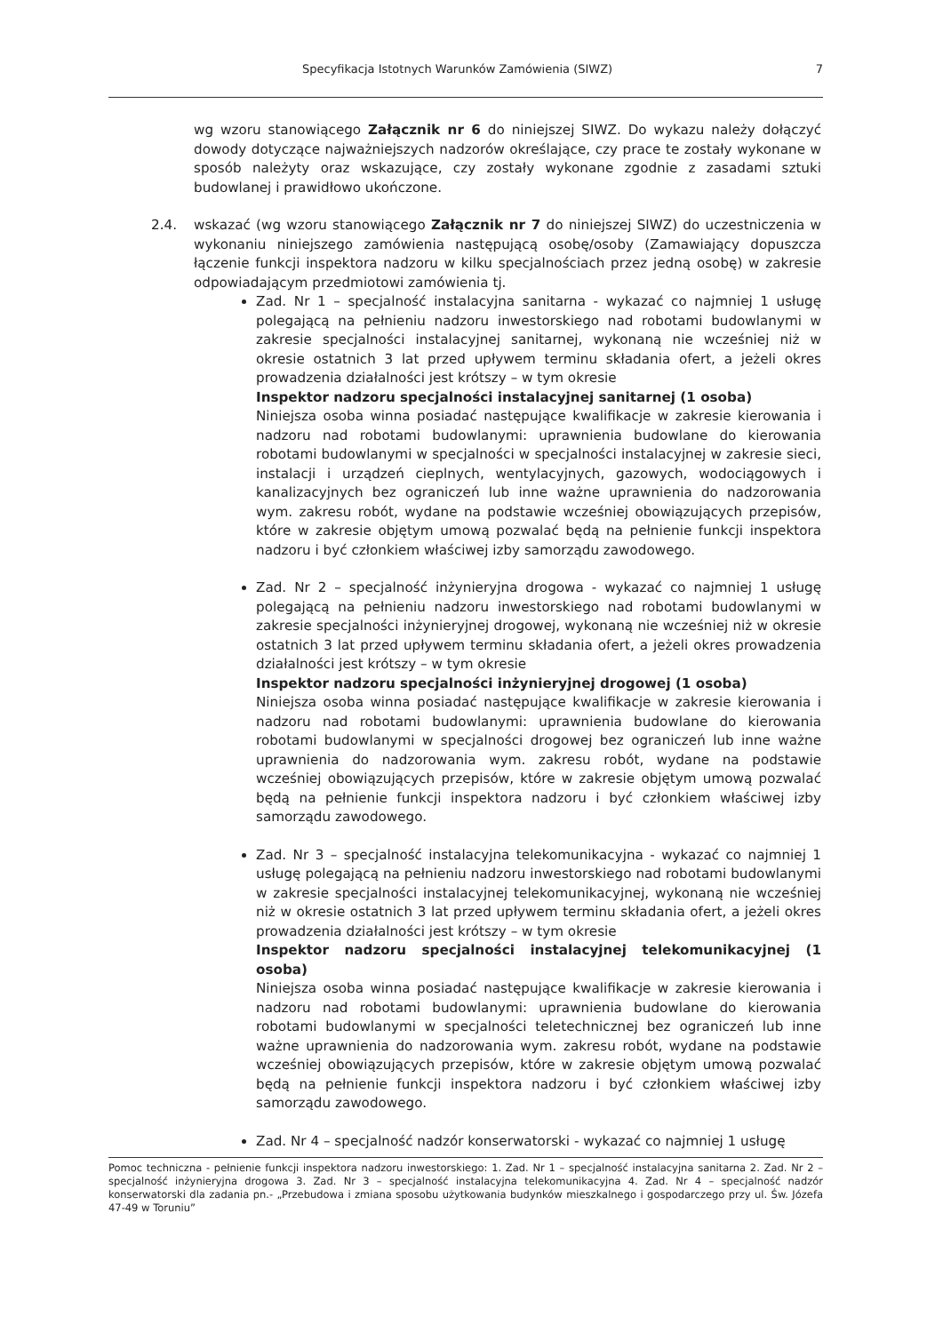Specyfikacja Istotnych Warunków Zamówienia (SIWZ) 7
wg wzoru stanowiącego Załącznik nr 6 do niniejszej SIWZ. Do wykazu należy dołączyć dowody dotyczące najważniejszych nadzorów określające, czy prace te zostały wykonane w sposób należyty oraz wskazujące, czy zostały wykonane zgodnie z zasadami sztuki budowlanej i prawidłowo ukończone.
2.4. wskazać (wg wzoru stanowiącego Załącznik nr 7 do niniejszej SIWZ) do uczestniczenia w wykonaniu niniejszego zamówienia następującą osobę/osoby (Zamawiający dopuszcza łączenie funkcji inspektora nadzoru w kilku specjalnościach przez jedną osobę) w zakresie odpowiadającym przedmiotowi zamówienia tj.
Zad. Nr 1 – specjalność instalacyjna sanitarna - wykazać co najmniej 1 usługę polegającą na pełnieniu nadzoru inwestorskiego nad robotami budowlanymi w zakresie specjalności instalacyjnej sanitarnej, wykonaną nie wcześniej niż w okresie ostatnich 3 lat przed upływem terminu składania ofert, a jeżeli okres prowadzenia działalności jest krótszy – w tym okresie
Inspektor nadzoru specjalności instalacyjnej sanitarnej (1 osoba)
Niniejsza osoba winna posiadać następujące kwalifikacje w zakresie kierowania i nadzoru nad robotami budowlanymi: uprawnienia budowlane do kierowania robotami budowlanymi w specjalności w specjalności instalacyjnej w zakresie sieci, instalacji i urządzeń cieplnych, wentylacyjnych, gazowych, wodociągowych i kanalizacyjnych bez ograniczeń lub inne ważne uprawnienia do nadzorowania wym. zakresu robót, wydane na podstawie wcześniej obowiązujących przepisów, które w zakresie objętym umową pozwalać będą na pełnienie funkcji inspektora nadzoru i być członkiem właściwej izby samorządu zawodowego.
Zad. Nr 2 – specjalność inżynieryjna drogowa - wykazać co najmniej 1 usługę polegającą na pełnieniu nadzoru inwestorskiego nad robotami budowlanymi w zakresie specjalności inżynieryjnej drogowej, wykonaną nie wcześniej niż w okresie ostatnich 3 lat przed upływem terminu składania ofert, a jeżeli okres prowadzenia działalności jest krótszy – w tym okresie
Inspektor nadzoru specjalności inżynieryjnej drogowej (1 osoba)
Niniejsza osoba winna posiadać następujące kwalifikacje w zakresie kierowania i nadzoru nad robotami budowlanymi: uprawnienia budowlane do kierowania robotami budowlanymi w specjalności drogowej bez ograniczeń lub inne ważne uprawnienia do nadzorowania wym. zakresu robót, wydane na podstawie wcześniej obowiązujących przepisów, które w zakresie objętym umową pozwalać będą na pełnienie funkcji inspektora nadzoru i być członkiem właściwej izby samorządu zawodowego.
Zad. Nr 3 – specjalność instalacyjna telekomunikacyjna - wykazać co najmniej 1 usługę polegającą na pełnieniu nadzoru inwestorskiego nad robotami budowlanymi w zakresie specjalności instalacyjnej telekomunikacyjnej, wykonaną nie wcześniej niż w okresie ostatnich 3 lat przed upływem terminu składania ofert, a jeżeli okres prowadzenia działalności jest krótszy – w tym okresie
Inspektor nadzoru specjalności instalacyjnej telekomunikacyjnej (1 osoba)
Niniejsza osoba winna posiadać następujące kwalifikacje w zakresie kierowania i nadzoru nad robotami budowlanymi: uprawnienia budowlane do kierowania robotami budowlanymi w specjalności teletechnicznej bez ograniczeń lub inne ważne uprawnienia do nadzorowania wym. zakresu robót, wydane na podstawie wcześniej obowiązujących przepisów, które w zakresie objętym umową pozwalać będą na pełnienie funkcji inspektora nadzoru i być członkiem właściwej izby samorządu zawodowego.
Zad. Nr 4 – specjalność nadzór konserwatorski - wykazać co najmniej 1 usługę
Pomoc techniczna - pełnienie funkcji inspektora nadzoru inwestorskiego: 1. Zad. Nr 1 – specjalność instalacyjna sanitarna 2. Zad. Nr 2 – specjalność inżynieryjna drogowa 3. Zad. Nr 3 – specjalność instalacyjna telekomunikacyjna 4. Zad. Nr 4 – specjalność nadzór konserwatorski dla zadania pn.- „Przebudowa i zmiana sposobu użytkowania budynków mieszkalnego i gospodarczego przy ul. Św. Józefa 47-49 w Toruniu”